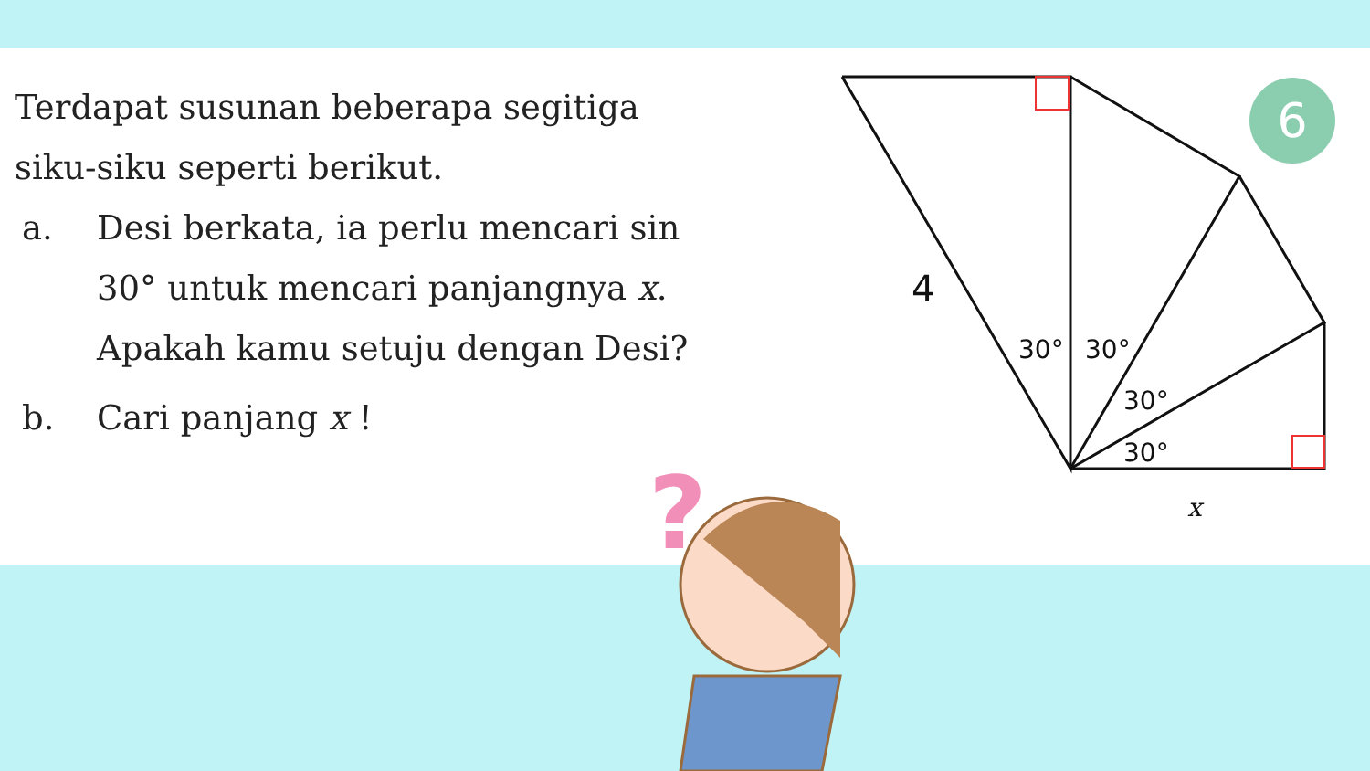Terdapat susunan beberapa segitiga siku-siku seperti berikut.
a. Desi berkata, ia perlu mencari sin 30° untuk mencari panjangnya x. Apakah kamu setuju dengan Desi?
b. Cari panjang x !
4
30°
30°
30°
30°
x
6
?